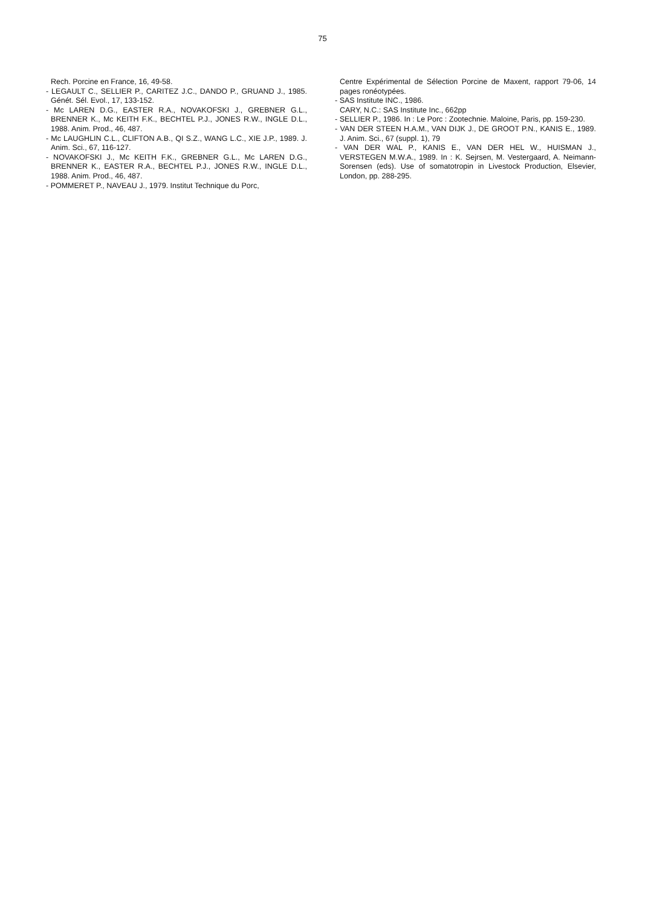75
Rech. Porcine en France, 16, 49-58.
- LEGAULT C., SELLIER P., CARITEZ J.C., DANDO P., GRUAND J., 1985. Génét. Sél. Evol., 17, 133-152.
- Mc LAREN D.G., EASTER R.A., NOVAKOFSKI J., GREBNER G.L., BRENNER K., Mc KEITH F.K., BECHTEL P.J., JONES R.W., INGLE D.L., 1988. Anim. Prod., 46, 487.
- Mc LAUGHLIN C.L., CLIFTON A.B., QI S.Z., WANG L.C., XIE J.P., 1989. J. Anim. Sci., 67, 116-127.
- NOVAKOFSKI J., Mc KEITH F.K., GREBNER G.L., Mc LAREN D.G., BRENNER K., EASTER R.A., BECHTEL P.J., JONES R.W., INGLE D.L., 1988. Anim. Prod., 46, 487.
- POMMERET P., NAVEAU J., 1979. Institut Technique du Porc,
Centre Expérimental de Sélection Porcine de Maxent, rapport 79-06, 14 pages ronéotypées.
- SAS Institute INC., 1986.
CARY, N.C.: SAS Institute Inc., 662pp
- SELLIER P., 1986. In : Le Porc : Zootechnie. Maloine, Paris, pp. 159-230.
- VAN DER STEEN H.A.M., VAN DIJK J., DE GROOT P.N., KANIS E., 1989. J. Anim. Sci., 67 (suppl. 1), 79
- VAN DER WAL P., KANIS E., VAN DER HEL W., HUISMAN J., VERSTEGEN M.W.A., 1989. In : K. Sejrsen, M. Vestergaard, A. Neimann-Sorensen (eds). Use of somatotropin in Livestock Production, Elsevier, London, pp. 288-295.